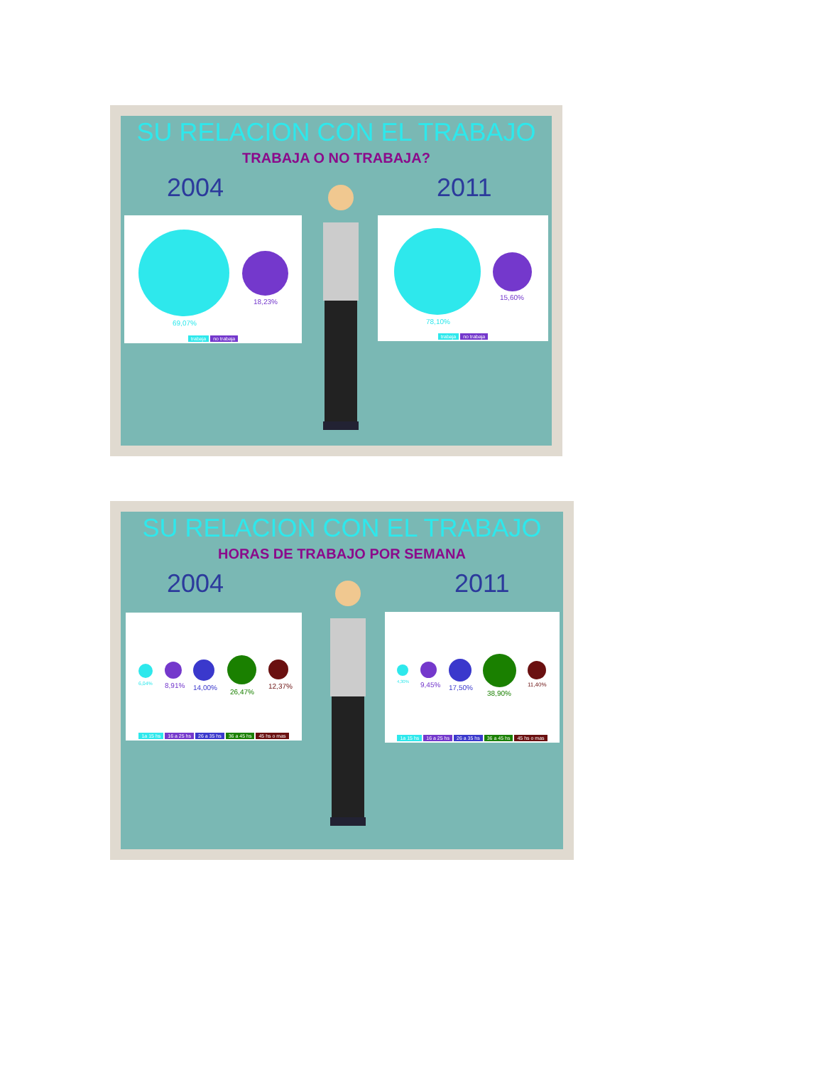SU RELACION CON EL TRABAJO
TRABAJA O NO TRABAJA?
2004 2011
69,07%
18,23%
trabaja no trabaja
78,10%
15,60%
trabaja no trabaja
SU RELACION CON EL TRABAJO
HORAS DE TRABAJO POR SEMANA
2004 2011
6,04% 8,91% 14,00%
26,47%
12,37%
1a 15 hs 16 a 25 hs 26 a 35 hs 36 a 45 hs 45 hs o mas
4,30% 9,45% 17,50%
38,90%
11,40%
1a 15 hs 16 a 25 hs 26 a 35 hs 36 a 45 hs 45 hs o mas